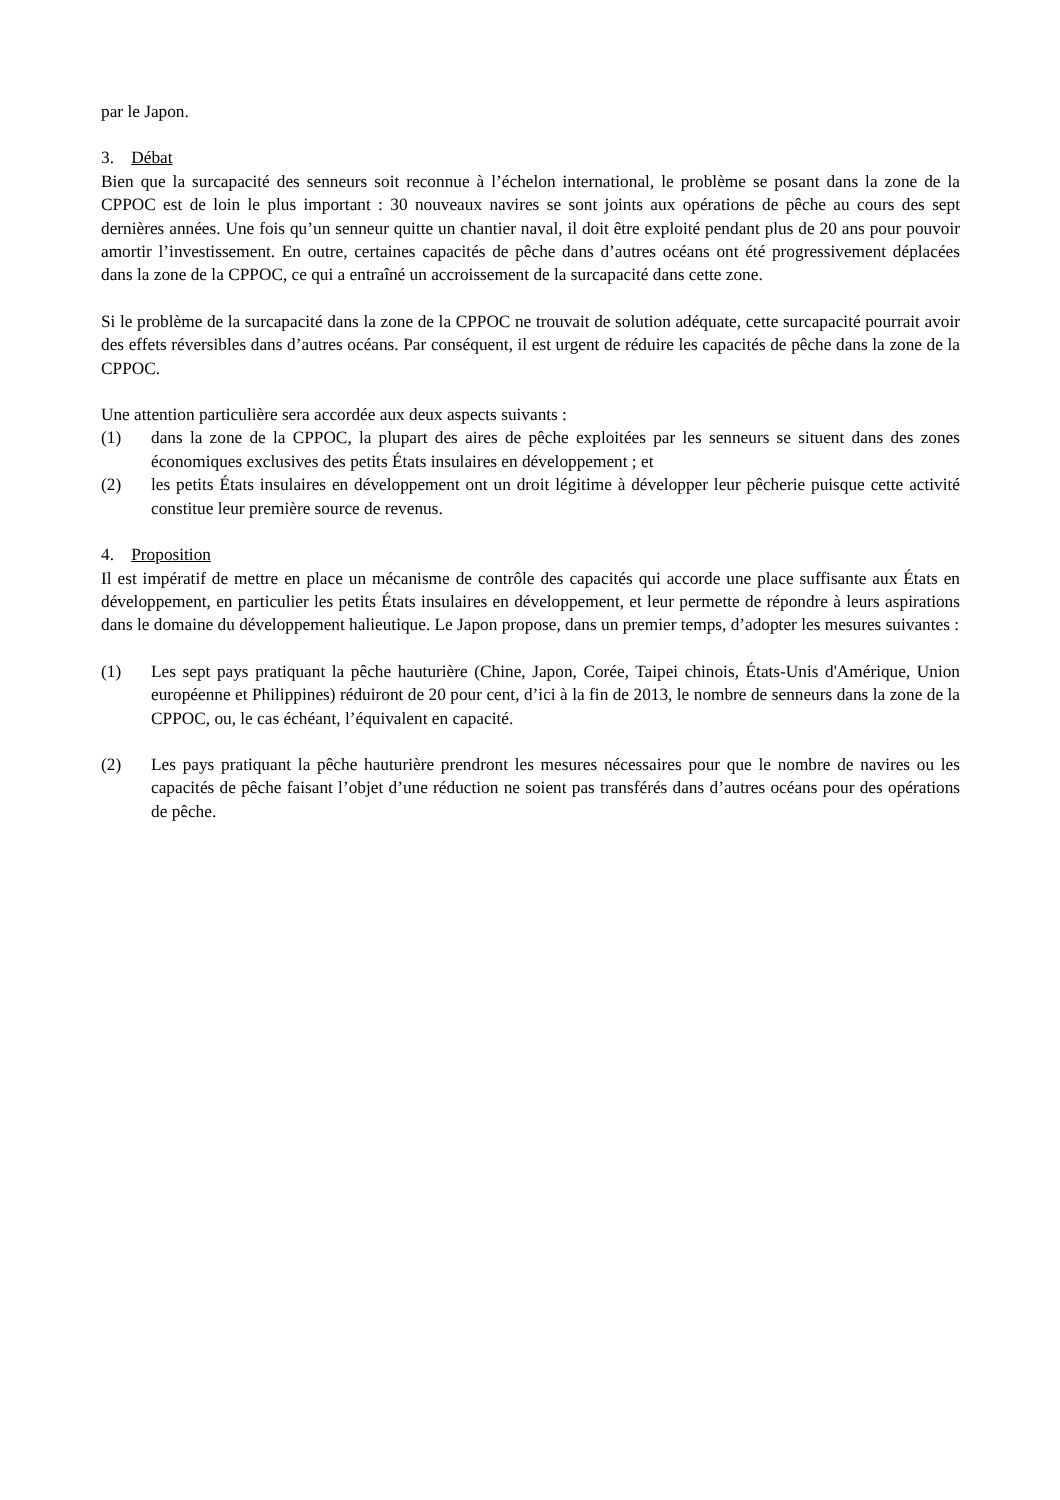par le Japon.
3. Débat
Bien que la surcapacité des senneurs soit reconnue à l’échelon international, le problème se posant dans la zone de la CPPOC est de loin le plus important : 30 nouveaux navires se sont joints aux opérations de pêche au cours des sept dernières années. Une fois qu’un senneur quitte un chantier naval, il doit être exploité pendant plus de 20 ans pour pouvoir amortir l’investissement. En outre, certaines capacités de pêche dans d’autres océans ont été progressivement déplacées dans la zone de la CPPOC, ce qui a entraîné un accroissement de la surcapacité dans cette zone.
Si le problème de la surcapacité dans la zone de la CPPOC ne trouvait de solution adéquate, cette surcapacité pourrait avoir des effets réversibles dans d’autres océans. Par conséquent, il est urgent de réduire les capacités de pêche dans la zone de la CPPOC.
Une attention particulière sera accordée aux deux aspects suivants :
(1) dans la zone de la CPPOC, la plupart des aires de pêche exploitées par les senneurs se situent dans des zones économiques exclusives des petits États insulaires en développement ; et
(2) les petits États insulaires en développement ont un droit légitime à développer leur pêcherie puisque cette activité constitue leur première source de revenus.
4. Proposition
Il est impératif de mettre en place un mécanisme de contrôle des capacités qui accorde une place suffisante aux États en développement, en particulier les petits États insulaires en développement, et leur permette de répondre à leurs aspirations dans le domaine du développement halieutique. Le Japon propose, dans un premier temps, d’adopter les mesures suivantes :
(1) Les sept pays pratiquant la pêche hauturière (Chine, Japon, Corée, Taipei chinois, États-Unis d'Amérique, Union européenne et Philippines) réduiront de 20 pour cent, d’ici à la fin de 2013, le nombre de senneurs dans la zone de la CPPOC, ou, le cas échéant, l’équivalent en capacité.
(2) Les pays pratiquant la pêche hauturière prendront les mesures nécessaires pour que le nombre de navires ou les capacités de pêche faisant l’objet d’une réduction ne soient pas transférés dans d’autres océans pour des opérations de pêche.